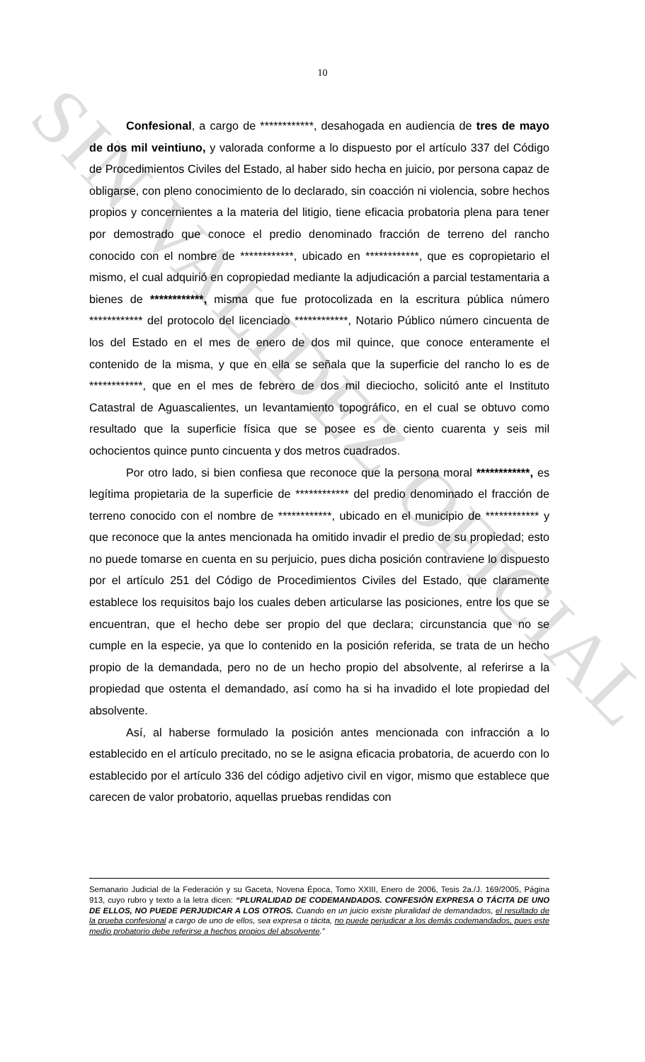SIN VALIDEZ OFICIAL
10
Confesional, a cargo de ************, desahogada en audiencia de tres de mayo de dos mil veintiuno, y valorada conforme a lo dispuesto por el artículo 337 del Código de Procedimientos Civiles del Estado, al haber sido hecha en juicio, por persona capaz de obligarse, con pleno conocimiento de lo declarado, sin coacción ni violencia, sobre hechos propios y concernientes a la materia del litigio, tiene eficacia probatoria plena para tener por demostrado que conoce el predio denominado fracción de terreno del rancho conocido con el nombre de ************, ubicado en ************, que es copropietario el mismo, el cual adquirió en copropiedad mediante la adjudicación a parcial testamentaria a bienes de ************, misma que fue protocolizada en la escritura pública número ************ del protocolo del licenciado ************, Notario Público número cincuenta de los del Estado en el mes de enero de dos mil quince, que conoce enteramente el contenido de la misma, y que en ella se señala que la superficie del rancho lo es de ************, que en el mes de febrero de dos mil dieciocho, solicitó ante el Instituto Catastral de Aguascalientes, un levantamiento topográfico, en el cual se obtuvo como resultado que la superficie física que se posee es de ciento cuarenta y seis mil ochocientos quince punto cincuenta y dos metros cuadrados.
Por otro lado, si bien confiesa que reconoce que la persona moral ************, es legítima propietaria de la superficie de ************ del predio denominado el fracción de terreno conocido con el nombre de ************, ubicado en el municipio de ************ y que reconoce que la antes mencionada ha omitido invadir el predio de su propiedad; esto no puede tomarse en cuenta en su perjuicio, pues dicha posición contraviene lo dispuesto por el artículo 251 del Código de Procedimientos Civiles del Estado, que claramente establece los requisitos bajo los cuales deben articularse las posiciones, entre los que se encuentran, que el hecho debe ser propio del que declara; circunstancia que no se cumple en la especie, ya que lo contenido en la posición referida, se trata de un hecho propio de la demandada, pero no de un hecho propio del absolvente, al referirse a la propiedad que ostenta el demandado, así como ha si ha invadido el lote propiedad del absolvente.
Así, al haberse formulado la posición antes mencionada con infracción a lo establecido en el artículo precitado, no se le asigna eficacia probatoria, de acuerdo con lo establecido por el artículo 336 del código adjetivo civil en vigor, mismo que establece que carecen de valor probatorio, aquellas pruebas rendidas con
Semanario Judicial de la Federación y su Gaceta, Novena Época, Tomo XXIII, Enero de 2006, Tesis 2a./J. 169/2005, Página 913, cuyo rubro y texto a la letra dicen: “PLURALIDAD DE CODEMANDADOS. CONFESIÓN EXPRESA O TÁCITA DE UNO DE ELLOS, NO PUEDE PERJUDICAR A LOS OTROS. Cuando en un juicio existe pluralidad de demandados, el resultado de la prueba confesional a cargo de uno de ellos, sea expresa o tácita, no puede perjudicar a los demás codemandados, pues este medio probatorio debe referirse a hechos propios del absolvente.”